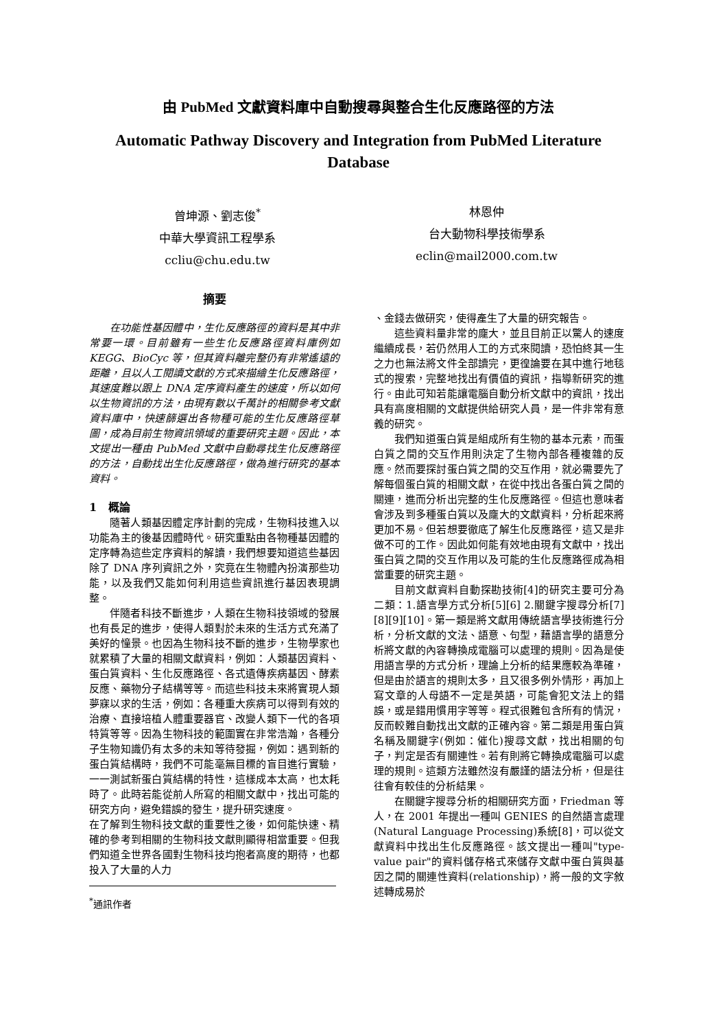由 PubMed 文獻資料庫中自動搜尋與整合生化反應路徑的方法
Automatic Pathway Discovery and Integration from PubMed Literature Database
曾坤源、劉志俊<sup>*</sup>
中華大學資訊工程學系
ccliu@chu.edu.tw
林恩仲
台大動物科學技術學系
eclin@mail2000.com.tw
摘要
在功能性基因體中，生化反應路徑的資料是其中非常要一環。目前雖有一些生化反應路徑資料庫例如 KEGG、BioCyc 等，但其資料離完整仍有非常遙遠的距離，且以人工閱讀文獻的方式來描繪生化反應路徑，其速度難以跟上 DNA 定序資料產生的速度，所以如何以生物資訊的方法，由現有數以千萬計的相關參考文獻資料庫中，快速篩選出各物種可能的生化反應路徑草圖，成為目前生物資訊領域的重要研究主題。因此，本文提出一種由 PubMed 文獻中自動尋找生化反應路徑的方法，自動找出生化反應路徑，做為進行研究的基本資料。
1 概論
隨著人類基因體定序計劃的完成，生物科技進入以功能為主的後基因體時代。研究重點由各物種基因體的定序轉為這些定序資料的解讀，我們想要知道這些基因除了 DNA 序列資訊之外，究竟在生物體內扮演那些功能，以及我們又能如何利用這些資訊進行基因表現調整。
伴隨者科技不斷進步，人類在生物科技領域的發展也有長足的進步，使得人類對於未來的生活方式充滿了美好的憧景。也因為生物科技不斷的進步，生物學家也就累積了大量的相關文獻資料，例如：人類基因資料、蛋白質資料、生化反應路徑、各式遺傳疾病基因、酵素反應、藥物分子結構等等。而這些科技未來將實現人類夢寐以求的生活，例如：各種重大疾病可以得到有效的治療、直接培植人體重要器官、改變人類下一代的各項特質等等。因為生物科技的範圍實在非常浩瀚，各種分子生物知識仍有太多的未知等待發掘，例如：遇到新的蛋白質結構時，我們不可能毫無目標的盲目進行實驗，一一測試新蛋白質結構的特性，這樣成本太高，也太耗時了。此時若能從前人所寫的相關文獻中，找出可能的研究方向，避免錯誤的發生，提升研究速度。
在了解到生物科技文獻的重要性之後，如何能快速、精確的參考到相關的生物科技文獻則顯得相當重要。但我們知道全世界各國對生物科技均抱者高度的期待，也都投入了大量的人力
<sup>*</sup> 通訊作者
、金錢去做研究，使得產生了大量的研究報告。
這些資料量非常的龐大，並且目前正以驚人的速度繼續成長，若仍然用人工的方式來閱讀，恐怕終其一生之力也無法將文件全部讀完，更徨論要在其中進行地毯式的搜索，完整地找出有價值的資訊，指導新研究的進行。由此可知若能讓電腦自動分析文獻中的資訊，找出具有高度相關的文獻提供給研究人員，是一件非常有意義的研究。
我們知道蛋白質是組成所有生物的基本元素，而蛋白質之間的交互作用則決定了生物內部各種複雜的反應。然而要探討蛋白質之間的交互作用，就必需要先了解每個蛋白質的相關文獻，在從中找出各蛋白質之間的關連，進而分析出完整的生化反應路徑。但這也意味者會涉及到多種蛋白質以及龐大的文獻資料，分析起來將更加不易。但若想要徹底了解生化反應路徑，這又是非做不可的工作。因此如何能有效地由現有文獻中，找出蛋白質之間的交互作用以及可能的生化反應路徑成為相當重要的研究主題。
目前文獻資料自動探勘技術[4]的研究主要可分為二類：1.語言學方式分析[5][6] 2.關鍵字搜尋分析[7][8][9][10]。第一類是將文獻用傳統語言學技術進行分析，分析文獻的文法、語意、句型，藉語言學的語意分析將文獻的內容轉換成電腦可以處理的規則。因為是使用語言學的方式分析，理論上分析的結果應較為準確，但是由於語言的規則太多，且又很多例外情形，再加上寫文章的人母語不一定是英語，可能會犯文法上的錯誤，或是錯用慣用字等等。程式很難包含所有的情況，反而較難自動找出文獻的正確內容。第二類是用蛋白質名稱及關鍵字(例如：催化)搜尋文獻，找出相關的句子，判定是否有關連性。若有則將它轉換成電腦可以處理的規則。這類方法雖然沒有嚴謹的語法分析，但是往往會有較佳的分析結果。
在關鍵字搜尋分析的相關研究方面，Friedman 等人，在 2001 年提出一種叫 GENIES 的自然語言處理(Natural Language Processing)系統[8]，可以從文獻資料中找出生化反應路徑。該文提出一種叫"type-value pair"的資料儲存格式來儲存文獻中蛋白質與基因之間的關連性資料(relationship)，將一般的文字敘述轉成易於